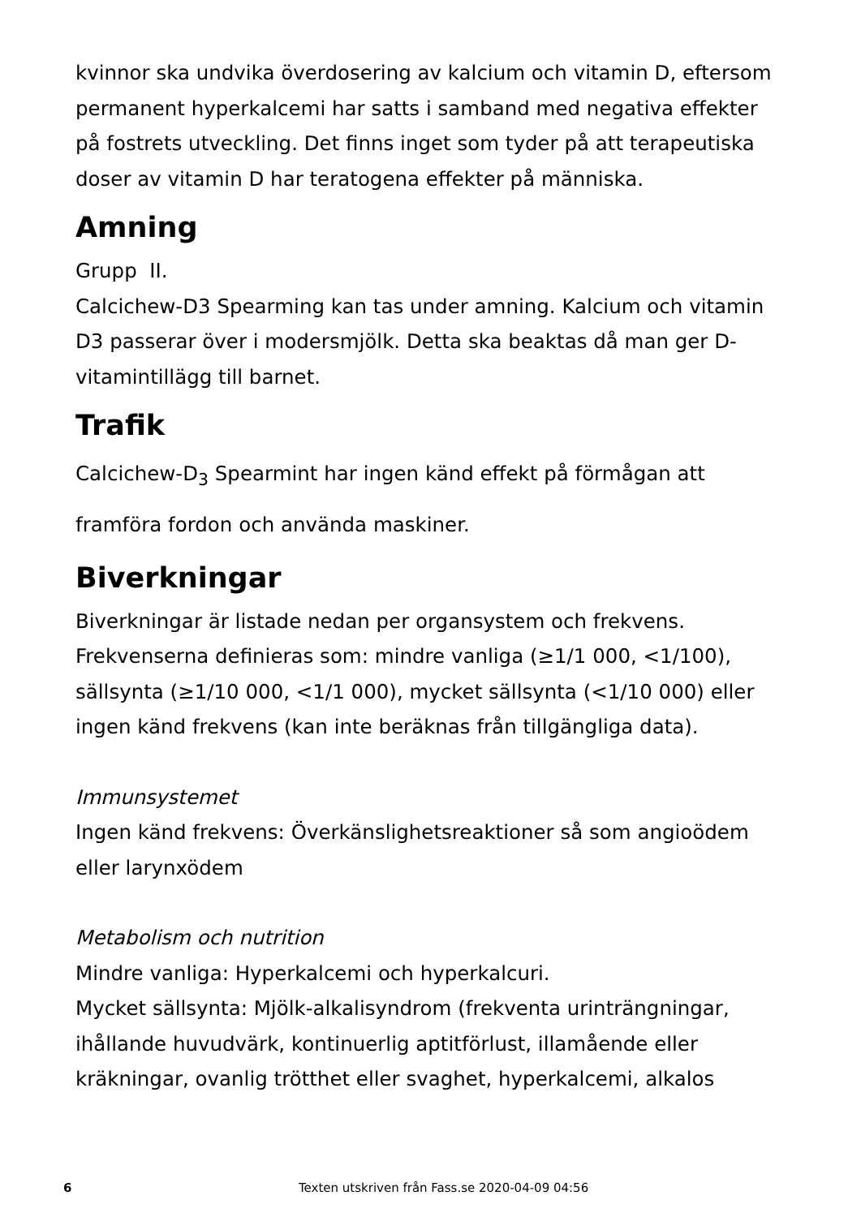kvinnor ska undvika överdosering av kalcium och vitamin D, eftersom permanent hyperkalcemi har satts i samband med negativa effekter på fostrets utveckling. Det finns inget som tyder på att terapeutiska doser av vitamin D har teratogena effekter på människa.
Amning
Grupp II.
Calcichew-D3 Spearming kan tas under amning. Kalcium och vitamin D3 passerar över i modersmjölk. Detta ska beaktas då man ger D-vitamintillägg till barnet.
Trafik
Calcichew-D<sub>3</sub> Spearmint har ingen känd effekt på förmågan att framföra fordon och använda maskiner.
Biverkningar
Biverkningar är listade nedan per organsystem och frekvens. Frekvenserna definieras som: mindre vanliga (≥1/1 000, <1/100), sällsynta (≥1/10 000, <1/1 000), mycket sällsynta (<1/10 000) eller ingen känd frekvens (kan inte beräknas från tillgängliga data).
Immunsystemet
Ingen känd frekvens: Överkänslighetsreaktioner så som angioödem eller larynxödem
Metabolism och nutrition
Mindre vanliga: Hyperkalcemi och hyperkalcuri.
Mycket sällsynta: Mjölk-alkalisyndrom (frekventa urinträngningar, ihållande huvudvärk, kontinuerlig aptitförlust, illamående eller kräkningar, ovanlig trötthet eller svaghet, hyperkalcemi, alkalos
6 Texten utskriven från Fass.se 2020-04-09 04:56